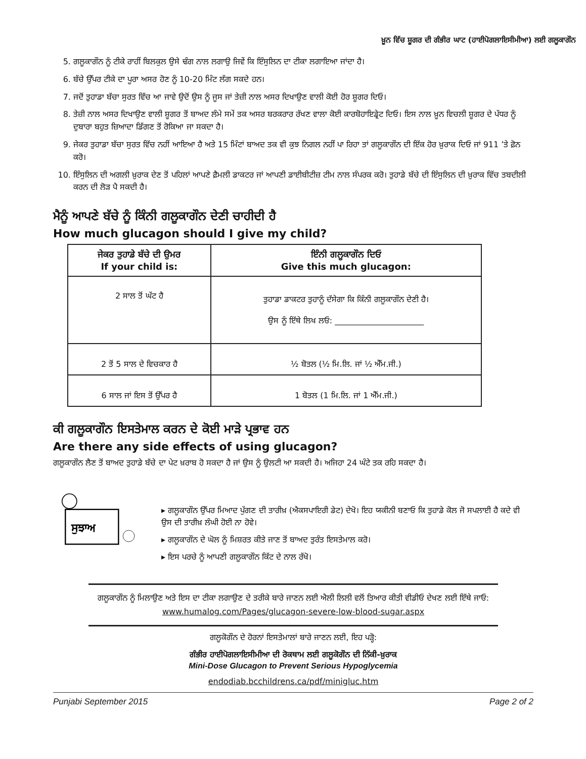ਖ਼ੂਨ ਵਿੱਚ ਸ਼ੂਗਰ ਦੀ ਗੰਭੀਰ ਘਾਟ (ਹਾਈਪੋਗਲਾਇਸੀਮੀਆ) ਲਈ ਗਲੂਕਾਗੌਨ
5. ਗਲੂਕਾਗੌਨ ਨੂੰ ਟੀਕੇ ਰਾਹੀਂ ਬਿਲਕੁਲ ਉਸੇ ਢੰਗ ਨਾਲ ਲਗਾਉ ਜਿਵੇਂ ਕਿ ਇੰਸੁਲਿਨ ਦਾ ਟੀਕਾ ਲਗਾਇਆ ਜਾਂਦਾ ਹੈ।
6. ਬੱਚੇ ਉੱਪਰ ਟੀਕੇ ਦਾ ਪੂਰਾ ਅਸਰ ਹੋਣ ਨੂੰ 10-20 ਮਿੰਟ ਲੱਗ ਸਕਦੇ ਹਨ।
7. ਜਦੋਂ ਤੁਹਾਡਾ ਬੱਚਾ ਸੁਰਤ ਵਿੱਚ ਆ ਜਾਵੇ ਉਦੋਂ ਉਸ ਨੂੰ ਜੂਸ ਜਾਂ ਤੇਜ਼ੀ ਨਾਲ ਅਸਰ ਦਿਖਾਉਣ ਵਾਲੀ ਕੋਈ ਹੋਰ ਸ਼ੂਗਰ ਦਿਓ।
8. ਤੇਜ਼ੀ ਨਾਲ ਅਸਰ ਦਿਖਾਉਣ ਵਾਲੀ ਸ਼ੂਗਰ ਤੋਂ ਬਾਅਦ ਲੰਮੇ ਸਮੇਂ ਤਕ ਅਸਰ ਬਰਕਰਾਰ ਰੱਖਣ ਵਾਲਾ ਕੋਈ ਕਾਰਬੋਹਾਇਡ੍ਰੇਟ ਦਿਓ। ਇਸ ਨਾਲ ਖ਼ੂਨ ਵਿਚਲੀ ਸ਼ੂਗਰ ਦੇ ਪੱਧਰ ਨੂੰ ਦੁਬਾਰਾ ਬਹੁਤ ਜ਼ਿਆਦਾ ਡਿੱਗਣ ਤੋਂ ਰੋਕਿਆ ਜਾ ਸਕਦਾ ਹੈ।
9. ਜੇਕਰ ਤੁਹਾਡਾ ਬੱਚਾ ਸੁਰਤ ਵਿੱਚ ਨਹੀਂ ਆਇਆ ਹੈ ਅਤੇ 15 ਮਿੰਟਾਂ ਬਾਅਦ ਤਕ ਵੀ ਕੁਝ ਨਿਗਲ ਨਹੀਂ ਪਾ ਰਿਹਾ ਤਾਂ ਗਲੂਕਾਗੌਨ ਦੀ ਇੱਕ ਹੋਰ ਖ਼ੁਰਾਕ ਦਿਓ ਜਾਂ 911 ’ਤੇ ਫ਼ੋਨ ਕਰੋ।
10. ਇੰਸੁਲਿਨ ਦੀ ਅਗਲੀ ਖ਼ੁਰਾਕ ਦੇਣ ਤੋਂ ਪਹਿਲਾਂ ਆਪਣੇ ਫ਼ੈਮਲੀ ਡਾਕਟਰ ਜਾਂ ਆਪਣੀ ਡਾਈਬੀਟੀਜ਼ ਟੀਮ ਨਾਲ ਸੰਪਰਕ ਕਰੋ। ਤੁਹਾਡੇ ਬੱਚੇ ਦੀ ਇੰਸੁਲਿਨ ਦੀ ਖ਼ੁਰਾਕ ਵਿੱਚ ਤਬਦੀਲੀ ਕਰਨ ਦੀ ਲੋੜ ਪੈ ਸਕਦੀ ਹੈ।
ਮੈਨੂੰ ਆਪਣੇ ਬੱਚੇ ਨੂੰ ਕਿੰਨੀ ਗਲੂਕਾਗੌਨ ਦੇਣੀ ਚਾਹੀਦੀ ਹੈ
How much glucagon should I give my child?
| ਜੇਕਰ ਤੁਹਾਡੇ ਬੱਚੇ ਦੀ ਉਮਰ If your child is: | ਇੰਨੀ ਗਲੂਕਾਗੌਨ ਦਿਓ Give this much glucagon: |
| --- | --- |
| 2 ਸਾਲ ਤੋਂ ਘੱਟ ਹੈ | ਤੁਹਾਡਾ ਡਾਕਟਰ ਤੁਹਾਨੂੰ ਦੱਸੇਗਾ ਕਿ ਕਿੰਨੀ ਗਲੂਕਾਗੌਨ ਦੇਣੀ ਹੈ। ਉਸ ਨੂੰ ਇੱਥੇ ਲਿਖ ਲਓ: ______________________ |
| 2 ਤੋਂ 5 ਸਾਲ ਦੇ ਵਿਚਕਾਰ ਹੈ | ½ ਬੋਤਲ (½ ਮਿ.ਲਿ. ਜਾਂ ½ ਐੱਮ.ਜੀ.) |
| 6 ਸਾਲ ਜਾਂ ਇਸ ਤੋਂ ਉੱਪਰ ਹੈ | 1 ਬੋਤਲ (1 ਮਿ.ਲਿ. ਜਾਂ 1 ਐੱਮ.ਜੀ.) |
ਕੀ ਗਲੂਕਾਗੌਨ ਇਸਤੇਮਾਲ ਕਰਨ ਦੇ ਕੋਈ ਮਾੜੇ ਪ੍ਰਭਾਵ ਹਨ
Are there any side effects of using glucagon?
ਗਲੂਕਾਗੌਨ ਲੈਣ ਤੋਂ ਬਾਅਦ ਤੁਹਾਡੇ ਬੱਚੇ ਦਾ ਪੇਟ ਖ਼ਰਾਬ ਹੋ ਸਕਦਾ ਹੈ ਜਾਂ ਉਸ ਨੂੰ ਉਲਟੀ ਆ ਸਕਦੀ ਹੈ। ਅਜਿਹਾ 24 ਘੰਟੇ ਤਕ ਰਹਿ ਸਕਦਾ ਹੈ।
ਸੁਝਾਅ
▸ ਗਲੂਕਾਗੌਨ ਉੱਪਰ ਮਿਆਦ ਪੁੱਗਣ ਦੀ ਤਾਰੀਖ਼ (ਐਕਸਪਾਇਰੀ ਡੇਟ) ਦੇਖੋ। ਇਹ ਯਕੀਨੀ ਬਣਾਓ ਕਿ ਤੁਹਾਡੇ ਕੋਲ ਜੋ ਸਪਲਾਈ ਹੈ ਕਦੇ ਵੀ ਉਸ ਦੀ ਤਾਰੀਖ਼ ਲੰਘੀ ਹੋਈ ਨਾ ਹੋਵੇ।
▸ ਗਲੂਕਾਗੌਨ ਦੇ ਘੋਲ ਨੂੰ ਮਿਸ਼ਰਤ ਕੀਤੇ ਜਾਣ ਤੋਂ ਬਾਅਦ ਤੁਰੰਤ ਇਸਤੇਮਾਲ ਕਰੋ।
▸ ਇਸ ਪਰਚੇ ਨੂੰ ਆਪਣੀ ਗਲੂਕਾਗੌਨ ਕਿੱਟ ਦੇ ਨਾਲ ਰੱਖੋ।
ਗਲੂਕਾਗੌਨ ਨੂੰ ਮਿਲਾਉਣ ਅਤੇ ਇਸ ਦਾ ਟੀਕਾ ਲਗਾਉਣ ਦੇ ਤਰੀਕੇ ਬਾਰੇ ਜਾਣਨ ਲਈ ਐਲੀ ਲਿਲੀ ਵਲੋਂ ਤਿਆਰ ਕੀਤੀ ਵੀਡੀਓ ਦੇਖਣ ਲਈ ਇੱਥੇ ਜਾਓ: www.humalog.com/Pages/glucagon-severe-low-blood-sugar.aspx
ਗਲੂਕੋਗੌਨ ਦੇ ਹੋਰਨਾਂ ਇਸਤੇਮਾਲਾਂ ਬਾਰੇ ਜਾਣਨ ਲਈ, ਇਹ ਪੜ੍ਹੋ:
ਗੰਭੀਰ ਹਾਈਪੋਗਲਾਇਸੀਮੀਆ ਦੀ ਰੋਕਥਾਮ ਲਈ ਗਲੂਕੋਗੌਨ ਦੀ ਨਿੱਕੀ-ਖ਼ੁਰਾਕ
Mini-Dose Glucagon to Prevent Serious Hypoglycemia
endodiab.bcchildrens.ca/pdf/minigluc.htm
Punjabi September 2015 Page 2 of 2